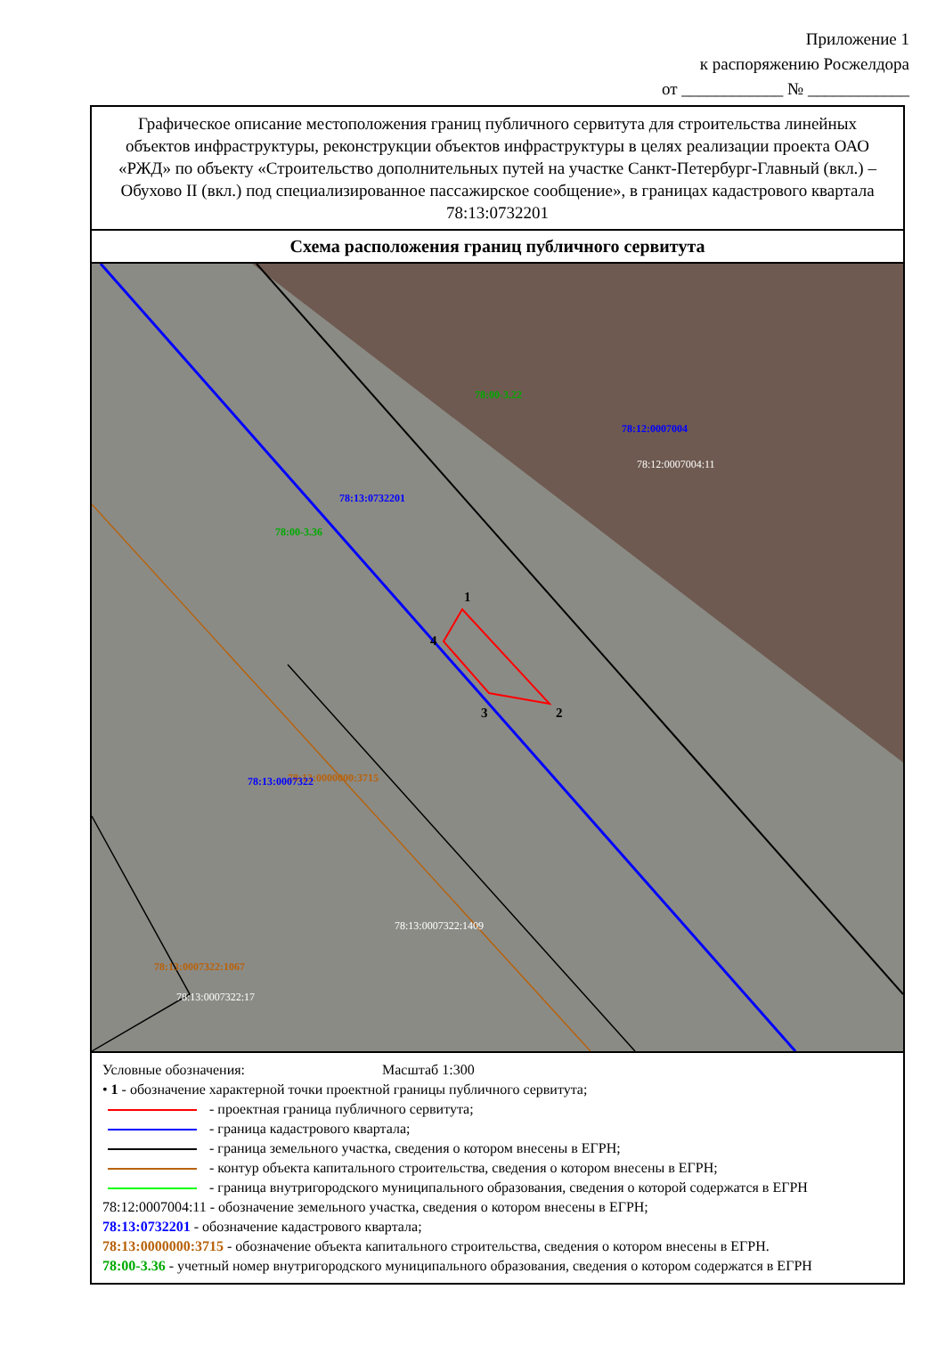Приложение 1
к распоряжению Росжелдора
от ____________ № ____________
Графическое описание местоположения границ публичного сервитута для строительства линейных объектов инфраструктуры, реконструкции объектов инфраструктуры в целях реализации проекта ОАО «РЖД» по объекту «Строительство дополнительных путей на участке Санкт-Петербург-Главный (вкл.) – Обухово II (вкл.) под специализированное пассажирское сообщение», в границах кадастрового квартала 78:13:0732201
Схема расположения границ публичного сервитута
78:00-3.22
78:12:0007004
78:12:0007004:11
78:13:0732201
78:00-3.36
1
4
3 2
78:13:0000000:3715
78:13:0007322
78:13:0007322:1409
78:13:0007322:1067
78:13:0007322:17
Условные обозначения: Масштаб 1:300
• 1 - обозначение характерной точки проектной границы публичного сервитута;
- проектная граница публичного сервитута;
- граница кадастрового квартала;
- граница земельного участка, сведения о котором внесены в ЕГРН;
- контур объекта капитального строительства, сведения о котором внесены в ЕГРН;
- граница внутригородского муниципального образования, сведения о которой содержатся в ЕГРН
78:12:0007004:11 - обозначение земельного участка, сведения о котором внесены в ЕГРН;
78:13:0732201 - обозначение кадастрового квартала;
78:13:0000000:3715 - обозначение объекта капитального строительства, сведения о котором внесены в ЕГРН.
78:00-3.36 - учетный номер внутригородского муниципального образования, сведения о котором содержатся в ЕГРН